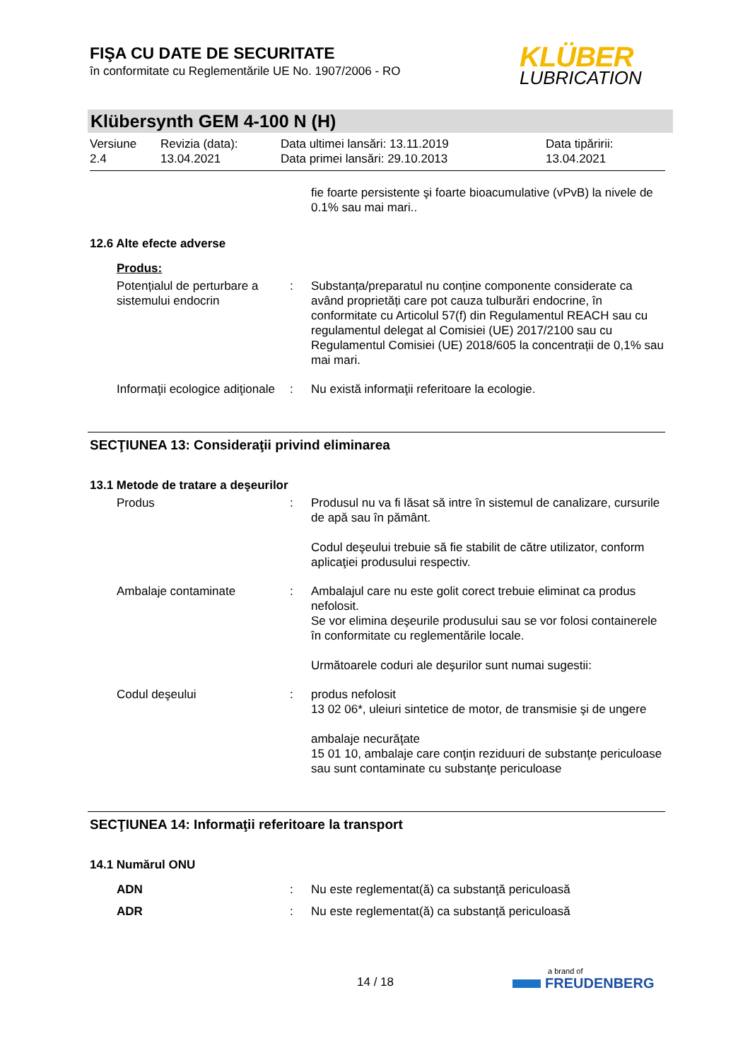FIŞA CU DATE DE SECURITATE
în conformitate cu Reglementările UE No. 1907/2006 - RO
KLÜBER
LUBRICATION
Klübersynth GEM 4-100 N (H)
Versiune
2.4
Revizia (data):
13.04.2021
Data ultimei lansări: 13.11.2019
Data primei lansări: 29.10.2013
Data tipăririi:
13.04.2021
fie foarte persistente şi foarte bioacumulative (vPvB) la nivele de 0.1% sau mai mari..
12.6 Alte efecte adverse
Produs:
Potențialul de perturbare a sistemului endocrin
: Substanța/preparatul nu conține componente considerate ca având proprietăți care pot cauza tulburări endocrine, în conformitate cu Articolul 57(f) din Regulamentul REACH sau cu regulamentul delegat al Comisiei (UE) 2017/2100 sau cu Regulamentul Comisiei (UE) 2018/605 la concentrații de 0,1% sau mai mari.
Informaţii ecologice adiţionale
: Nu există informaţii referitoare la ecologie.
SECŢIUNEA 13: Consideraţii privind eliminarea
13.1 Metode de tratare a deşeurilor
Produs : Produsul nu va fi lăsat să intre în sistemul de canalizare, cursurile de apă sau în pământ.
Codul deşeului trebuie să fie stabilit de către utilizator, conform aplicaţiei produsului respectiv.
Ambalaje contaminate : Ambalajul care nu este golit corect trebuie eliminat ca produs nefolosit.
Se vor elimina deşeurile produsului sau se vor folosi containerele în conformitate cu reglementările locale.
Următoarele coduri ale deşurilor sunt numai sugestii:
Codul deşeului : produs nefolosit
13 02 06*, uleiuri sintetice de motor, de transmisie şi de ungere
ambalaje necurăţate
15 01 10, ambalaje care conţin reziduuri de substanţe periculoase sau sunt contaminate cu substanţe periculoase
SECŢIUNEA 14: Informaţii referitoare la transport
14.1 Numărul ONU
ADN : Nu este reglementat(ă) ca substanţă periculoasă
ADR : Nu este reglementat(ă) ca substanţă periculoasă
14 / 18
a brand of
FREUDENBERG